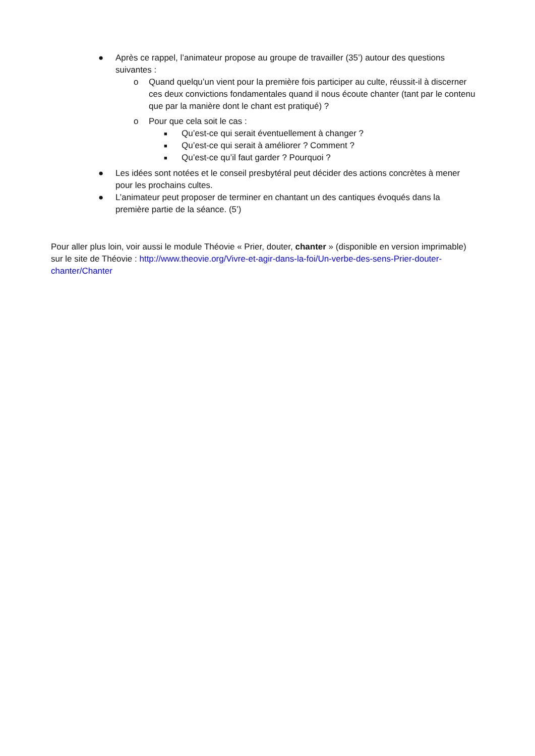● Après ce rappel, l’animateur propose au groupe de travailler (35’) autour des questions suivantes :
o Quand quelqu’un vient pour la première fois participer au culte, réussit-il à discerner ces deux convictions fondamentales quand il nous écoute chanter (tant par le contenu que par la manière dont le chant est pratiqué) ?
o Pour que cela soit le cas :
■
Qu’est-ce qui serait éventuellement à changer ?
■
Qu’est-ce qui serait à améliorer ? Comment ?
■
Qu’est-ce qu’il faut garder ? Pourquoi ?
● Les idées sont notées et le conseil presbytéral peut décider des actions concrètes à mener pour les prochains cultes.
● L’animateur peut proposer de terminer en chantant un des cantiques évoqués dans la première partie de la séance. (5’)
Pour aller plus loin, voir aussi le module Théovie « Prier, douter, chanter » (disponible en version imprimable) sur le site de Théovie : http://www.theovie.org/Vivre-et-agir-dans-la-foi/Un-verbe-des-sens-Prier-douter-chanter/Chanter